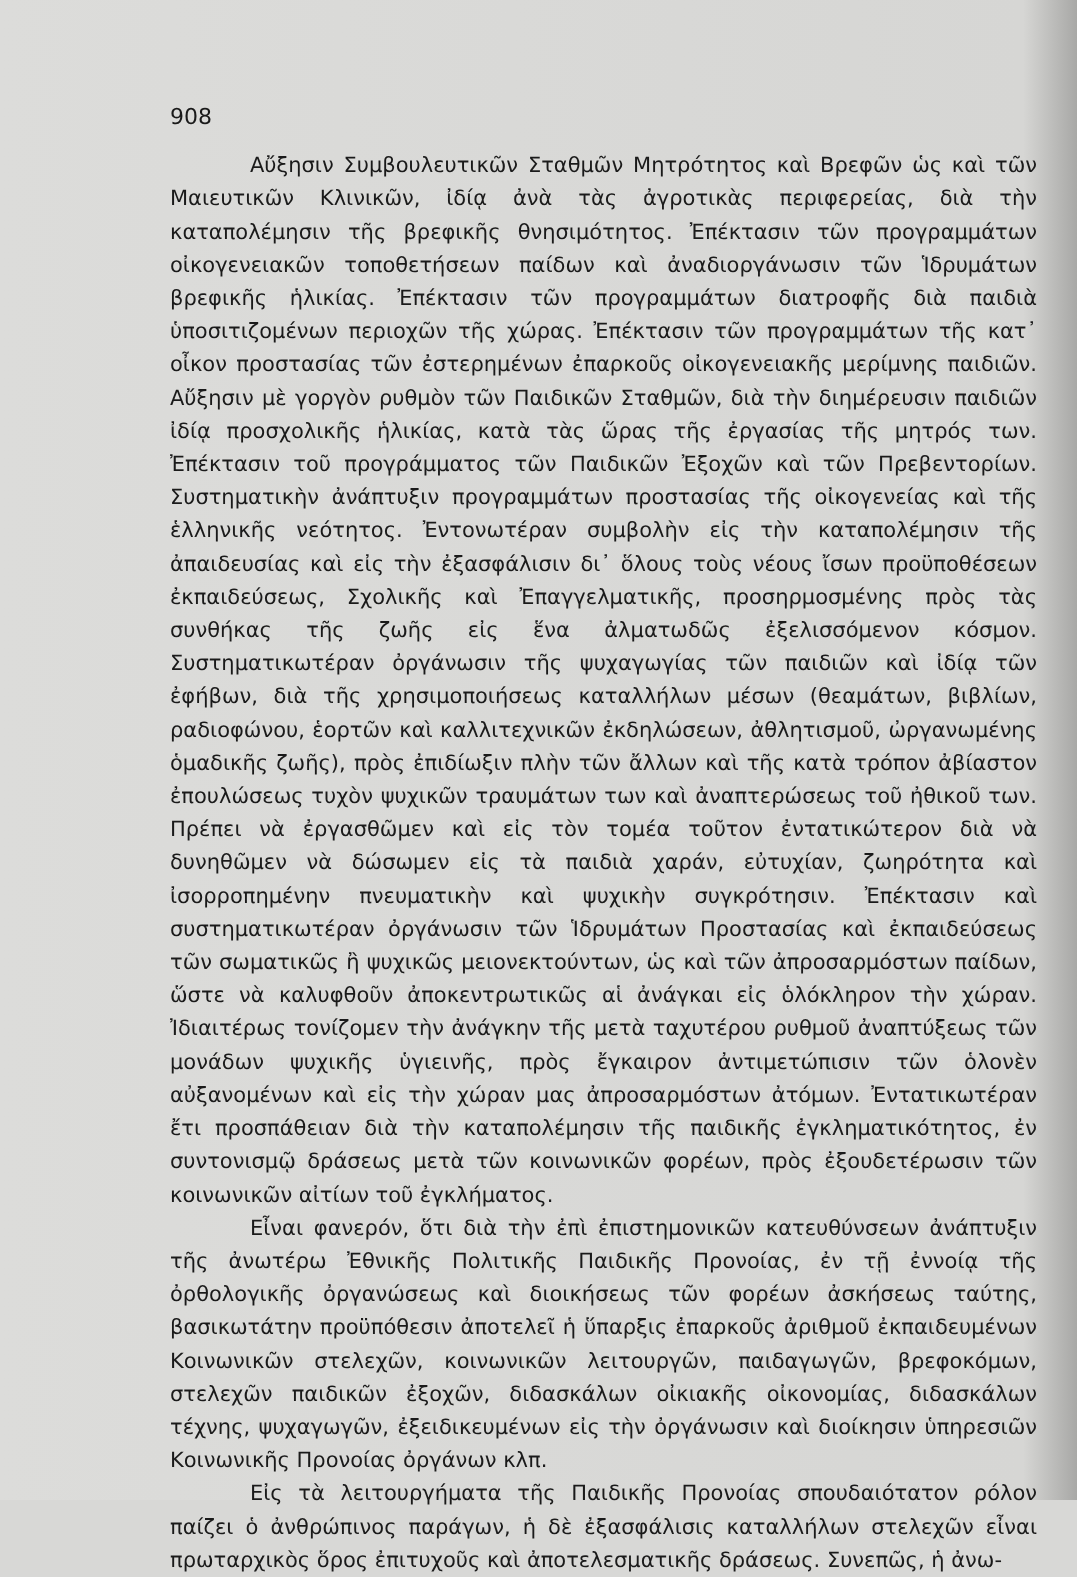908
Αὔξησιν Συμβουλευτικῶν Σταθμῶν Μητρότητος καὶ Βρεφῶν ὡς καὶ τῶν Μαιευτικῶν Κλινικῶν, ἰδίᾳ ἀνὰ τὰς ἀγροτικὰς περιφερείας, διὰ τὴν καταπολέμησιν τῆς βρεφικῆς θνησιμότητος. Ἐπέκτασιν τῶν προγραμμάτων οἰκογενειακῶν τοποθετήσεων παίδων καὶ ἀναδιοργάνωσιν τῶν Ἱδρυμάτων βρεφικῆς ἡλικίας. Ἐπέκτασιν τῶν προγραμμάτων διατροφῆς διὰ παιδιὰ ὑποσιτιζομένων περιοχῶν τῆς χώρας. Ἐπέκτασιν τῶν προγραμμάτων τῆς κατ᾽ οἶκον προστασίας τῶν ἐστερημένων ἐπαρκοῦς οἰκογενειακῆς μερίμνης παιδιῶν. Αὔξησιν μὲ γοργὸν ρυθμὸν τῶν Παιδικῶν Σταθμῶν, διὰ τὴν διημέρευσιν παιδιῶν ἰδίᾳ προσχολικῆς ἡλικίας, κατὰ τὰς ὥρας τῆς ἐργασίας τῆς μητρός των. Ἐπέκτασιν τοῦ προγράμματος τῶν Παιδικῶν Ἐξοχῶν καὶ τῶν Πρεβεντορίων. Συστηματικὴν ἀνάπτυξιν προγραμμάτων προστασίας τῆς οἰκογενείας καὶ τῆς ἑλληνικῆς νεότητος. Ἐντονωτέραν συμβολὴν εἰς τὴν καταπολέμησιν τῆς ἀπαιδευσίας καὶ εἰς τὴν ἐξασφάλισιν δι᾽ ὅλους τοὺς νέους ἴσων προϋποθέσεων ἐκπαιδεύσεως, Σχολικῆς καὶ Ἐπαγγελματικῆς, προσηρμοσμένης πρὸς τὰς συνθήκας τῆς ζωῆς εἰς ἕνα ἀλματωδῶς ἐξελισσόμενον κόσμον. Συστηματικωτέραν ὀργάνωσιν τῆς ψυχαγωγίας τῶν παιδιῶν καὶ ἰδίᾳ τῶν ἐφήβων, διὰ τῆς χρησιμοποιήσεως καταλλήλων μέσων (θεαμάτων, βιβλίων, ραδιοφώνου, ἑορτῶν καὶ καλλιτεχνικῶν ἐκδηλώσεων, ἀθλητισμοῦ, ὠργανωμένης ὁμαδικῆς ζωῆς), πρὸς ἐπιδίωξιν πλὴν τῶν ἄλλων καὶ τῆς κατὰ τρόπον ἀβίαστον ἐπουλώσεως τυχὸν ψυχικῶν τραυμάτων των καὶ ἀναπτερώσεως τοῦ ἠθικοῦ των. Πρέπει νὰ ἐργασθῶμεν καὶ εἰς τὸν τομέα τοῦτον ἐντατικώτερον διὰ νὰ δυνηθῶμεν νὰ δώσωμεν εἰς τὰ παιδιὰ χαράν, εὐτυχίαν, ζωηρότητα καὶ ἰσορροπημένην πνευματικὴν καὶ ψυχικὴν συγκρότησιν. Ἐπέκτασιν καὶ συστηματικωτέραν ὀργάνωσιν τῶν Ἱδρυμάτων Προστασίας καὶ ἐκπαιδεύσεως τῶν σωματικῶς ἢ ψυχικῶς μειονεκτούντων, ὡς καὶ τῶν ἀπροσαρμόστων παίδων, ὥστε νὰ καλυφθοῦν ἀποκεντρωτικῶς αἱ ἀνάγκαι εἰς ὁλόκληρον τὴν χώραν. Ἰδιαιτέρως τονίζομεν τὴν ἀνάγκην τῆς μετὰ ταχυτέρου ρυθμοῦ ἀναπτύξεως τῶν μονάδων ψυχικῆς ὑγιεινῆς, πρὸς ἔγκαιρον ἀντιμετώπισιν τῶν ὁλονὲν αὐξανομένων καὶ εἰς τὴν χώραν μας ἀπροσαρμόστων ἀτόμων. Ἐντατικωτέραν ἔτι προσπάθειαν διὰ τὴν καταπολέμησιν τῆς παιδικῆς ἐγκληματικότητος, ἐν συντονισμῷ δράσεως μετὰ τῶν κοινωνικῶν φορέων, πρὸς ἐξουδετέρωσιν τῶν κοινωνικῶν αἰτίων τοῦ ἐγκλήματος.
Εἶναι φανερόν, ὅτι διὰ τὴν ἐπὶ ἐπιστημονικῶν κατευθύνσεων ἀνάπτυξιν τῆς ἀνωτέρω Ἐθνικῆς Πολιτικῆς Παιδικῆς Προνοίας, ἐν τῇ ἐννοίᾳ τῆς ὀρθολογικῆς ὀργανώσεως καὶ διοικήσεως τῶν φορέων ἀσκήσεως ταύτης, βασικωτάτην προϋπόθεσιν ἀποτελεῖ ἡ ὕπαρξις ἐπαρκοῦς ἀριθμοῦ ἐκπαιδευμένων Κοινωνικῶν στελεχῶν, κοινωνικῶν λειτουργῶν, παιδαγωγῶν, βρεφοκόμων, στελεχῶν παιδικῶν ἐξοχῶν, διδασκάλων οἰκιακῆς οἰκονομίας, διδασκάλων τέχνης, ψυχαγωγῶν, ἐξειδικευμένων εἰς τὴν ὀργάνωσιν καὶ διοίκησιν ὑπηρεσιῶν Κοινωνικῆς Προνοίας ὀργάνων κλπ.
Εἰς τὰ λειτουργήματα τῆς Παιδικῆς Προνοίας σπουδαιότατον ρόλον παίζει ὁ ἀνθρώπινος παράγων, ἡ δὲ ἐξασφάλισις καταλλήλων στελεχῶν εἶναι πρωταρχικὸς ὅρος ἐπιτυχοῦς καὶ ἀποτελεσματικῆς δράσεως. Συνεπῶς, ἡ ἀνω-